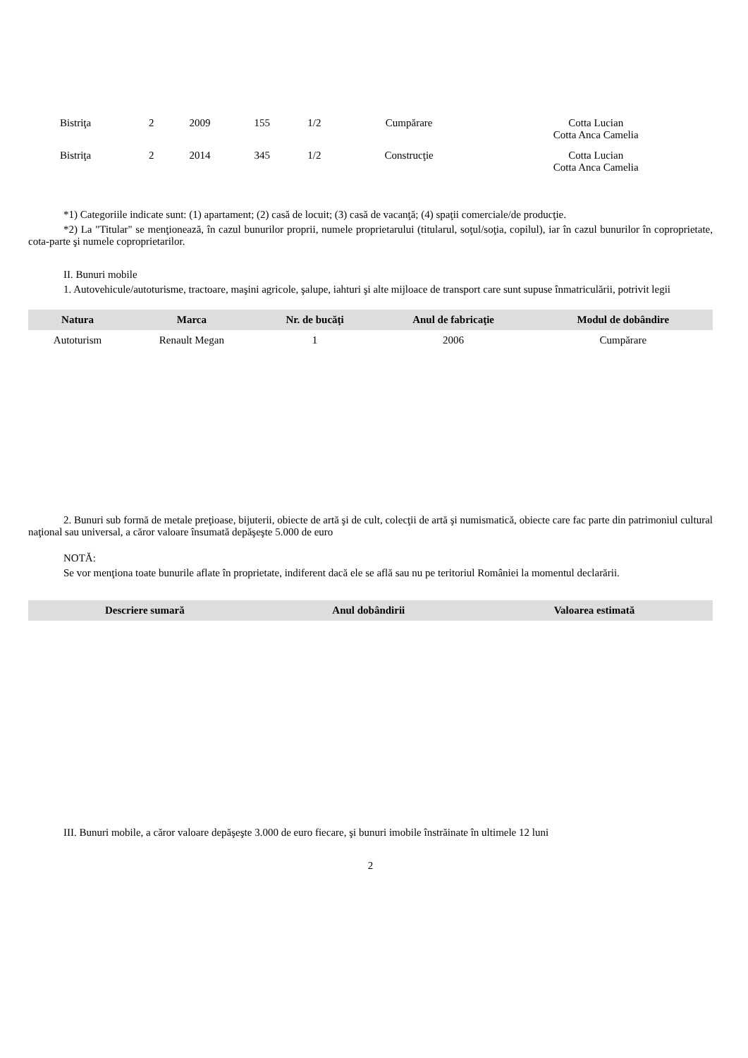| Bistriţa | | 2 | 2009 | 155 | 1/2 | Cumpărare | Cotta Lucian Cotta Anca Camelia |
| Bistriţa | | 2 | 2014 | 345 | 1/2 | Construcţie | Cotta Lucian Cotta Anca Camelia |
*1) Categoriile indicate sunt: (1) apartament; (2) casă de locuit; (3) casă de vacanţă; (4) spaţii comerciale/de producţie.
*2) La "Titular" se menţionează, în cazul bunurilor proprii, numele proprietarului (titularul, soţul/soţia, copilul), iar în cazul bunurilor în coproprietate, cota-parte şi numele coproprietarilor.
II. Bunuri mobile
1. Autovehicule/autoturisme, tractoare, maşini agricole, şalupe, iahturi şi alte mijloace de transport care sunt supuse înmatriculării, potrivit legii
| Natura | Marca | Nr. de bucăţi | Anul de fabricaţie | Modul de dobândire |
| --- | --- | --- | --- | --- |
| Autoturism | Renault Megan | 1 | 2006 | Cumpărare |
2. Bunuri sub formă de metale preţioase, bijuterii, obiecte de artă şi de cult, colecţii de artă şi numismatică, obiecte care fac parte din patrimoniul cultural naţional sau universal, a căror valoare însumată depăşeşte 5.000 de euro
NOTĂ:
Se vor menţiona toate bunurile aflate în proprietate, indiferent dacă ele se află sau nu pe teritoriul României la momentul declarării.
| Descriere sumară | Anul dobândirii | Valoarea estimată |
| --- | --- | --- |
III. Bunuri mobile, a căror valoare depăşeşte 3.000 de euro fiecare, şi bunuri imobile înstrăinate în ultimele 12 luni
2